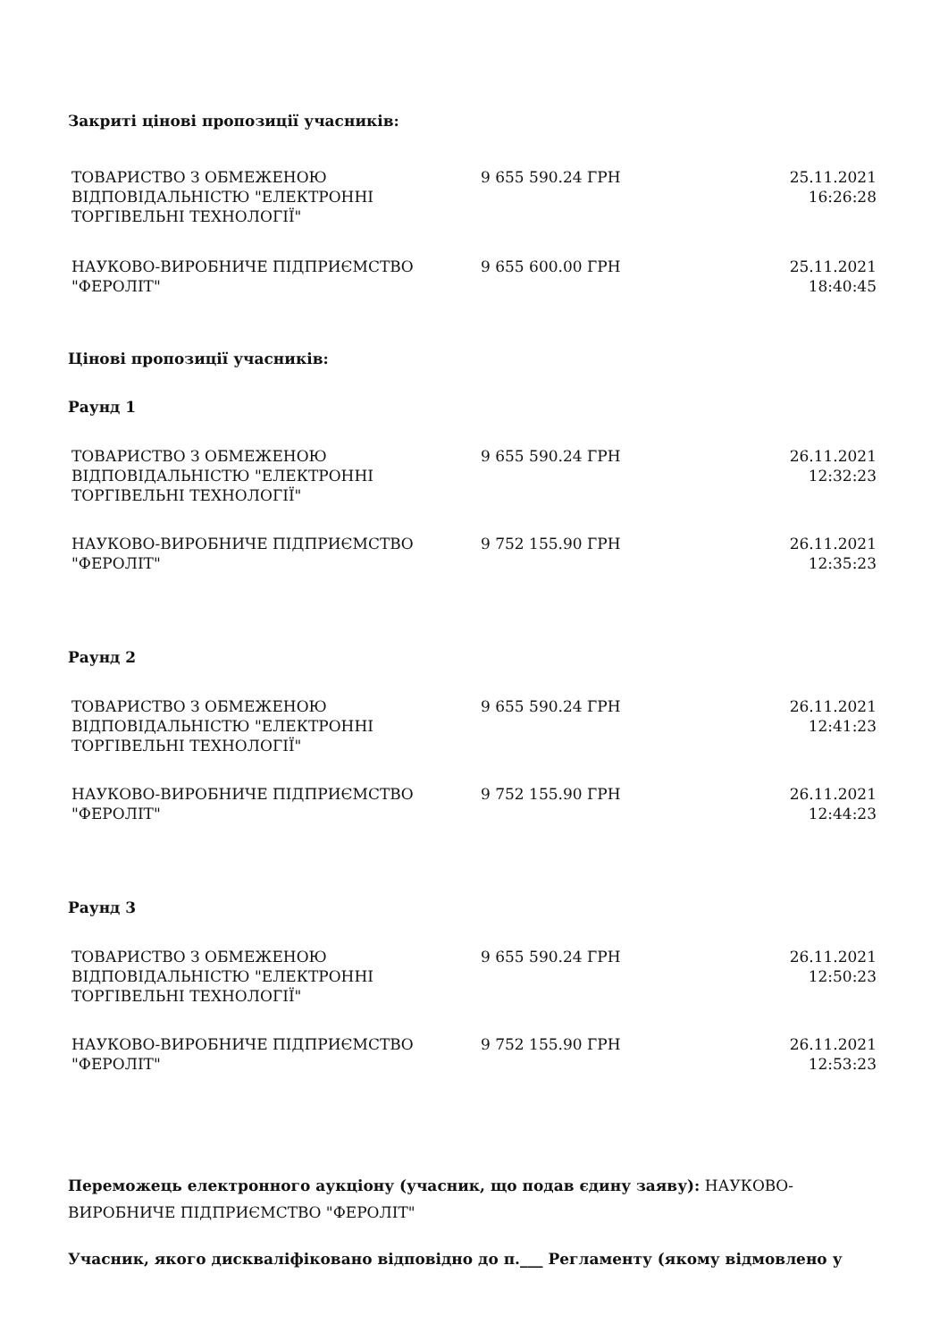Закриті цінові пропозиції учасників:
| ТОВАРИСТВО З ОБМЕЖЕНОЮ ВІДПОВІДАЛЬНІСТЮ "ЕЛЕКТРОННІ ТОРГІВЕЛЬНІ ТЕХНОЛОГІЇ" | 9 655 590.24 ГРН | 25.11.2021 16:26:28 |
| НАУКОВО-ВИРОБНИЧЕ ПІДПРИЄМСТВО "ФЕРОЛІТ" | 9 655 600.00 ГРН | 25.11.2021 18:40:45 |
Цінові пропозиції учасників:
Раунд 1
| ТОВАРИСТВО З ОБМЕЖЕНОЮ ВІДПОВІДАЛЬНІСТЮ "ЕЛЕКТРОННІ ТОРГІВЕЛЬНІ ТЕХНОЛОГІЇ" | 9 655 590.24 ГРН | 26.11.2021 12:32:23 |
| НАУКОВО-ВИРОБНИЧЕ ПІДПРИЄМСТВО "ФЕРОЛІТ" | 9 752 155.90 ГРН | 26.11.2021 12:35:23 |
Раунд 2
| ТОВАРИСТВО З ОБМЕЖЕНОЮ ВІДПОВІДАЛЬНІСТЮ "ЕЛЕКТРОННІ ТОРГІВЕЛЬНІ ТЕХНОЛОГІЇ" | 9 655 590.24 ГРН | 26.11.2021 12:41:23 |
| НАУКОВО-ВИРОБНИЧЕ ПІДПРИЄМСТВО "ФЕРОЛІТ" | 9 752 155.90 ГРН | 26.11.2021 12:44:23 |
Раунд 3
| ТОВАРИСТВО З ОБМЕЖЕНОЮ ВІДПОВІДАЛЬНІСТЮ "ЕЛЕКТРОННІ ТОРГІВЕЛЬНІ ТЕХНОЛОГІЇ" | 9 655 590.24 ГРН | 26.11.2021 12:50:23 |
| НАУКОВО-ВИРОБНИЧЕ ПІДПРИЄМСТВО "ФЕРОЛІТ" | 9 752 155.90 ГРН | 26.11.2021 12:53:23 |
Переможець електронного аукціону (учасник, що подав єдину заяву): НАУКОВО-ВИРОБНИЧЕ ПІДПРИЄМСТВО "ФЕРОЛІТ"
Учасник, якого дискваліфіковано відповідно до п.___ Регламенту (якому відмовлено у